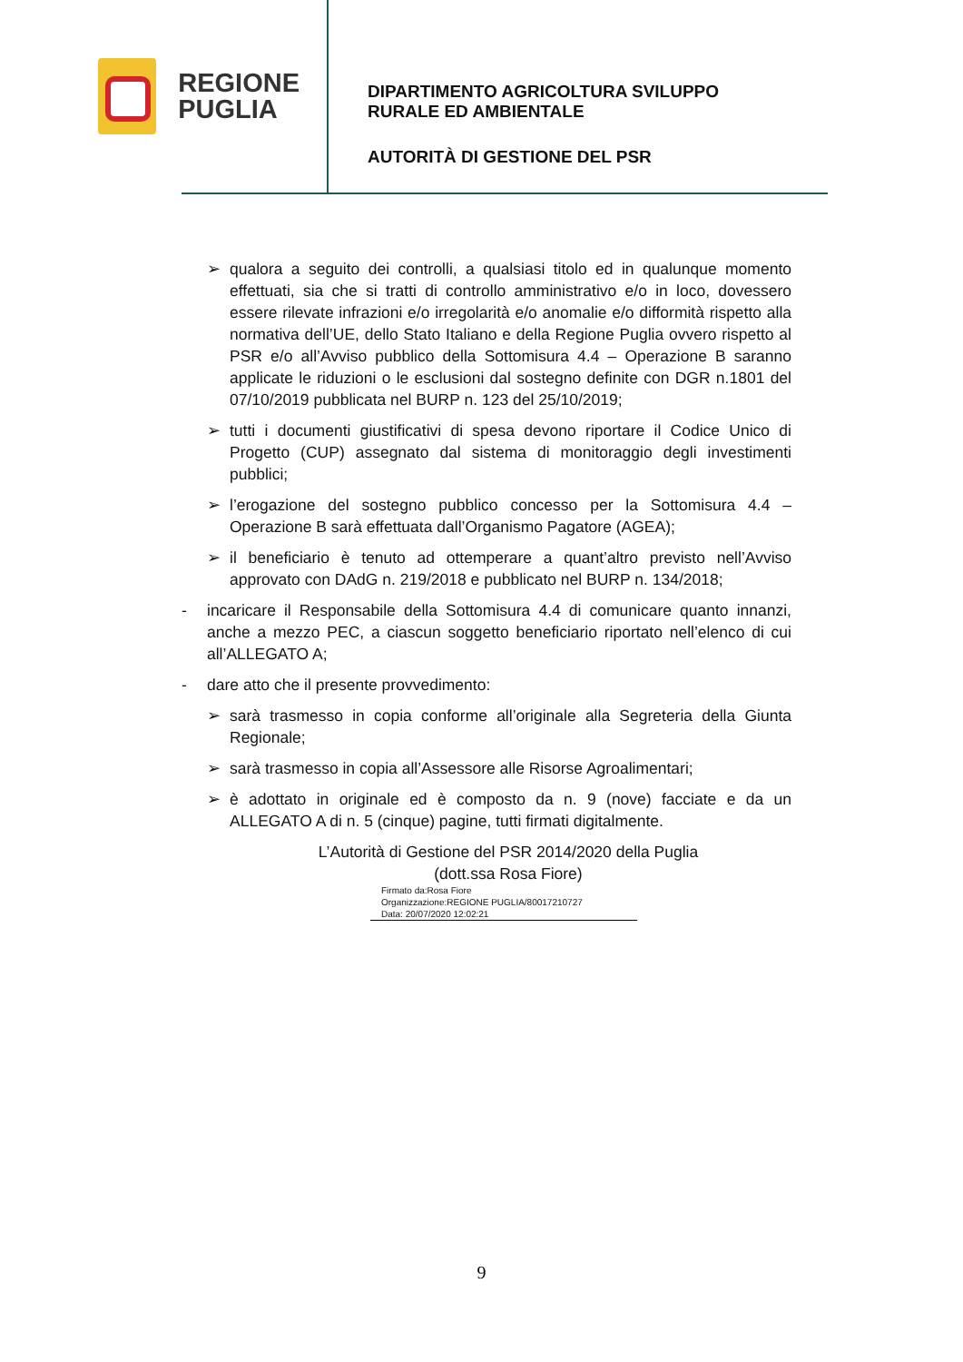REGIONE
PUGLIA
DIPARTIMENTO AGRICOLTURA SVILUPPO
RURALE ED AMBIENTALE
AUTORITÀ DI GESTIONE DEL PSR
➢ qualora a seguito dei controlli, a qualsiasi titolo ed in qualunque momento effettuati, sia che si tratti di controllo amministrativo e/o in loco, dovessero essere rilevate infrazioni e/o irregolarità e/o anomalie e/o difformità rispetto alla normativa dell’UE, dello Stato Italiano e della Regione Puglia ovvero rispetto al PSR e/o all’Avviso pubblico della Sottomisura 4.4 – Operazione B saranno applicate le riduzioni o le esclusioni dal sostegno definite con DGR n.1801 del 07/10/2019 pubblicata nel BURP n. 123 del 25/10/2019;
➢ tutti i documenti giustificativi di spesa devono riportare il Codice Unico di Progetto (CUP) assegnato dal sistema di monitoraggio degli investimenti pubblici;
➢ l’erogazione del sostegno pubblico concesso per la Sottomisura 4.4 – Operazione B sarà effettuata dall’Organismo Pagatore (AGEA);
➢ il beneficiario è tenuto ad ottemperare a quant’altro previsto nell’Avviso approvato con DAdG n. 219/2018 e pubblicato nel BURP n. 134/2018;
- incaricare il Responsabile della Sottomisura 4.4 di comunicare quanto innanzi, anche a mezzo PEC, a ciascun soggetto beneficiario riportato nell’elenco di cui all’ALLEGATO A;
- dare atto che il presente provvedimento:
➢ sarà trasmesso in copia conforme all’originale alla Segreteria della Giunta Regionale;
➢ sarà trasmesso in copia all’Assessore alle Risorse Agroalimentari;
➢ è adottato in originale ed è composto da n. 9 (nove) facciate e da un ALLEGATO A di n. 5 (cinque) pagine, tutti firmati digitalmente.
L’Autorità di Gestione del PSR 2014/2020 della Puglia
(dott.ssa Rosa Fiore)
Firmato da:Rosa Fiore
Organizzazione:REGIONE PUGLIA/80017210727
Data: 20/07/2020 12:02:21
9